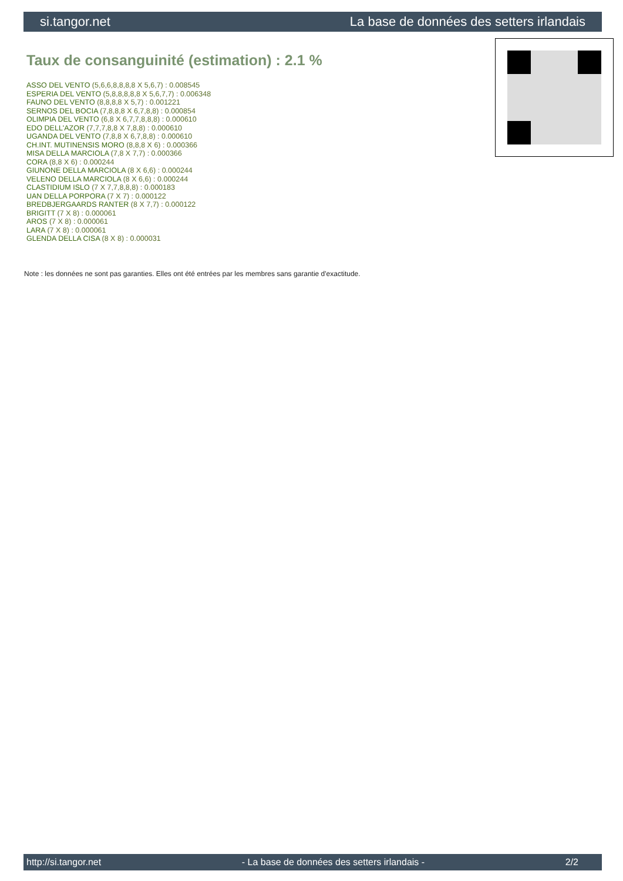si.tangor.net La base de données des setters irlandais
Taux de consanguinité (estimation) : 2.1 %
ASSO DEL VENTO (5,6,6,8,8,8,8 X 5,6,7) : 0.008545
ESPERIA DEL VENTO (5,8,8,8,8,8 X 5,6,7,7) : 0.006348
FAUNO DEL VENTO (8,8,8,8 X 5,7) : 0.001221
SERNOS DEL BOCIA (7,8,8,8 X 6,7,8,8) : 0.000854
OLIMPIA DEL VENTO (6,8 X 6,7,7,8,8,8) : 0.000610
EDO DELL'AZOR (7,7,7,8,8 X 7,8,8) : 0.000610
UGANDA DEL VENTO (7,8,8 X 6,7,8,8) : 0.000610
CH.INT. MUTINENSIS MORO (8,8,8 X 6) : 0.000366
MISA DELLA MARCIOLA (7,8 X 7,7) : 0.000366
CORA (8,8 X 6) : 0.000244
GIUNONE DELLA MARCIOLA (8 X 6,6) : 0.000244
VELENO DELLA MARCIOLA (8 X 6,6) : 0.000244
CLASTIDIUM ISLO (7 X 7,7,8,8,8) : 0.000183
UAN DELLA PORPORA (7 X 7) : 0.000122
BREDBJERGAARDS RANTER (8 X 7,7) : 0.000122
BRIGITT (7 X 8) : 0.000061
AROS (7 X 8) : 0.000061
LARA (7 X 8) : 0.000061
GLENDA DELLA CISA (8 X 8) : 0.000031
Note : les données ne sont pas garanties. Elles ont été entrées par les membres sans garantie d'exactitude.
http://si.tangor.net - La base de données des setters irlandais - 2/2